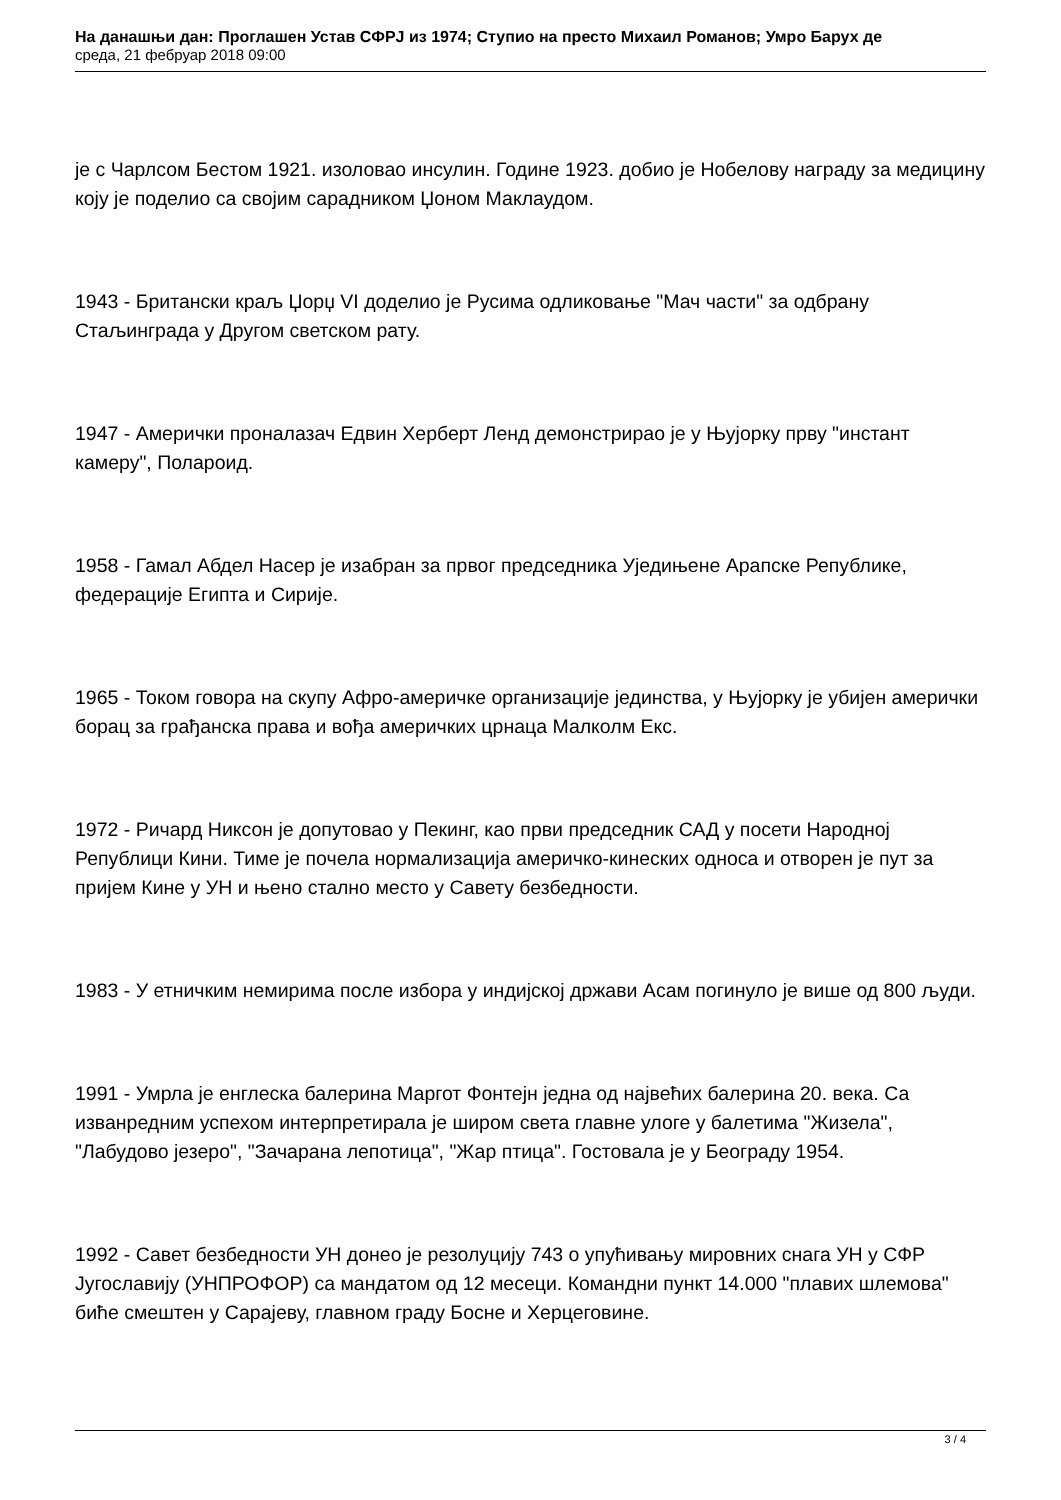На данашњи дан: Проглашен Устав СФРЈ из 1974; Ступио на престо Михаил Романов; Умро Барух де
среда, 21 фебруар 2018 09:00
је с Чарлсом Бестом 1921. изоловао инсулин. Године 1923. добио је Нобелову награду за медицину коју је поделио са својим сарадником Џоном Маклаудом.
1943 - Британски краљ Џорџ VI доделио је Русима одликовање "Мач части" за одбрану Стаљинграда у Другом светском рату.
1947 - Амерички проналазач Едвин Херберт Ленд демонстрирао је у Њујорку прву "инстант камеру", Полароид.
1958 - Гамал Абдел Насер је изабран за првог председника Уједињене Арапске Републике, федерације Египта и Сирије.
1965 - Током говора на скупу Афро-америчке организације јединства, у Њујорку је убијен амерички борац за грађанска права и вођа америчких црнаца Малколм Екс.
1972 - Ричард Никсон је допутовао у Пекинг, као први председник САД у посети Народној Републици Кини. Тиме је почела нормализација америчко-кинеских односа и отворен је пут за пријем Кине у УН и њено стално место у Савету безбедности.
1983 - У етничким немирима после избора у индијској држави Асам погинуло је више од 800 људи.
1991 - Умрла је енглеска балерина Маргот Фонтејн једна од највећих балерина 20. века. Са изванредним успехом интерпретирала је широм света главне улоге у балетима "Жизела", "Лабудово језеро", "Зачарана лепотица", "Жар птица". Гостовала је у Београду 1954.
1992 - Савет безбедности УН донео је резолуцију 743 о упућивању мировних снага УН у СФР Југославију (УНПРОФОР) са мандатом од 12 месеци. Командни пункт 14.000 "плавих шлемова" биће смештен у Сарајеву, главном граду Босне и Херцеговине.
3 / 4